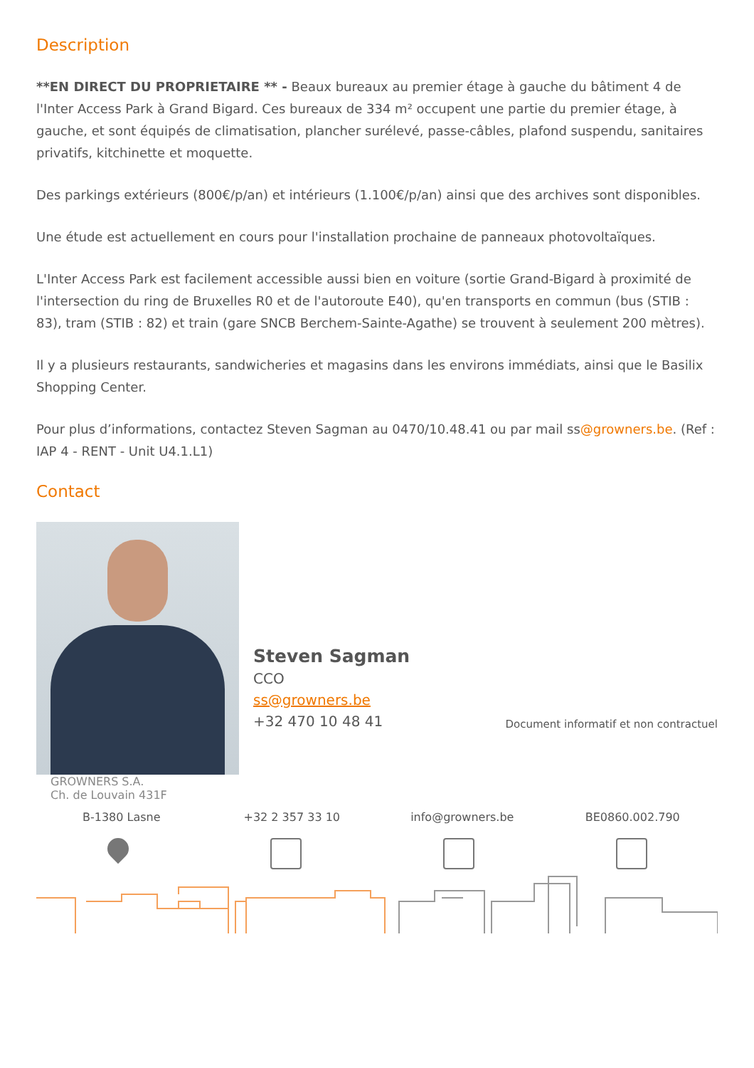Description
**EN DIRECT DU PROPRIETAIRE ** - Beaux bureaux au premier étage à gauche du bâtiment 4 de l'Inter Access Park à Grand Bigard. Ces bureaux de 334 m² occupent une partie du premier étage, à gauche, et sont équipés de climatisation, plancher surélevé, passe-câbles, plafond suspendu, sanitaires privatifs, kitchinette et moquette.
Des parkings extérieurs (800€/p/an) et intérieurs (1.100€/p/an) ainsi que des archives sont disponibles.
Une étude est actuellement en cours pour l'installation prochaine de panneaux photovoltaïques.
L'Inter Access Park est facilement accessible aussi bien en voiture (sortie Grand-Bigard à proximité de l'intersection du ring de Bruxelles R0 et de l'autoroute E40), qu'en transports en commun (bus (STIB : 83), tram (STIB : 82) et train (gare SNCB Berchem-Sainte-Agathe) se trouvent à seulement 200 mètres).
Il y a plusieurs restaurants, sandwicheries et magasins dans les environs immédiats, ainsi que le Basilix Shopping Center.
Pour plus d’informations, contactez Steven Sagman au 0470/10.48.41 ou par mail ss@growners.be. (Ref : IAP 4 - RENT - Unit U4.1.L1)
Contact
Steven Sagman
CCO
ss@growners.be
+32 470 10 48 41
Document informatif et non contractuel
GROWNERS S.A.
Ch. de Louvain 431F
B-1380 Lasne +32 2 357 33 10 info@growners.be BE0860.002.790